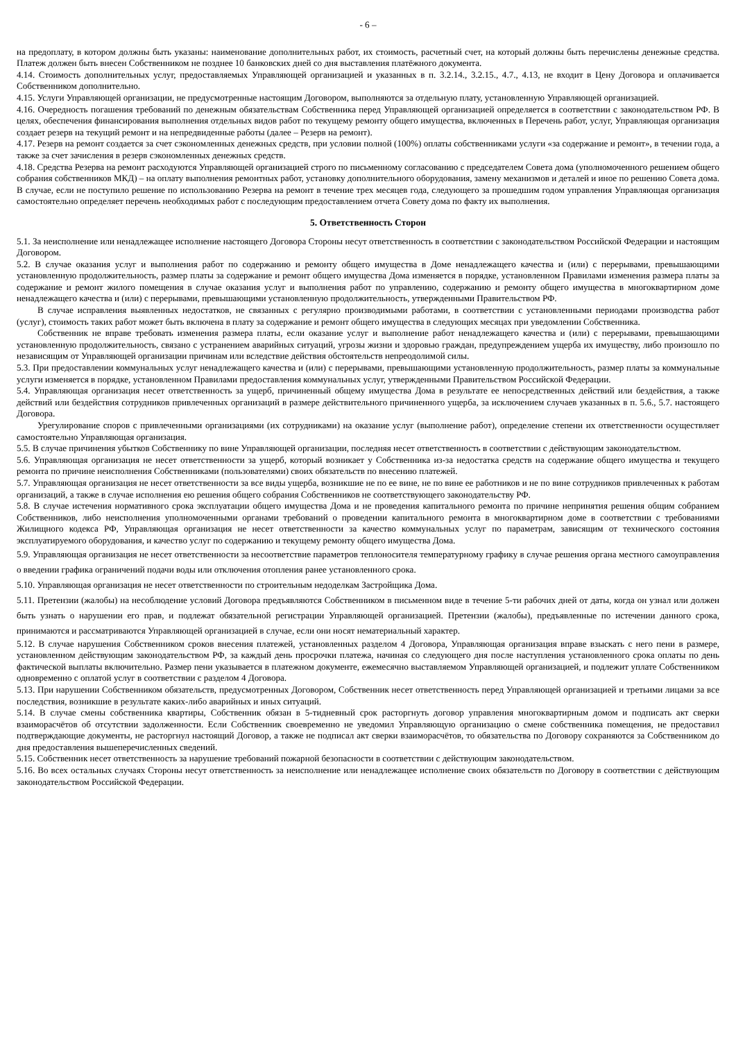- 6 –
на предоплату, в котором должны быть указаны: наименование дополнительных работ, их стоимость, расчетный счет, на который должны быть перечислены денежные средства. Платеж должен быть внесен Собственником не позднее 10 банковских дней со дня выставления платёжного документа.
4.14. Стоимость дополнительных услуг, предоставляемых Управляющей организацией и указанных в п. 3.2.14., 3.2.15., 4.7., 4.13, не входит в Цену Договора и оплачивается Собственником дополнительно.
4.15. Услуги Управляющей организации, не предусмотренные настоящим Договором, выполняются за отдельную плату, установленную Управляющей организацией.
4.16. Очередность погашения требований по денежным обязательствам Собственника перед Управляющей организацией определяется в соответствии с законодательством РФ. В целях, обеспечения финансирования выполнения отдельных видов работ по текущему ремонту общего имущества, включенных в Перечень работ, услуг, Управляющая организация создает резерв на текущий ремонт и на непредвиденные работы (далее – Резерв на ремонт).
4.17. Резерв на ремонт создается за счет сэкономленных денежных средств, при условии полной (100%) оплаты собственниками услуги «за содержание и ремонт», в течении года, а также за счет зачисления в резерв сэкономленных денежных средств.
4.18. Средства Резерва на ремонт расходуются Управляющей организацией строго по письменному согласованию с председателем Совета дома (уполномоченного решением общего собрания собственников МКД) – на оплату выполнения ремонтных работ, установку дополнительного оборудования, замену механизмов и деталей и иное по решению Совета дома. В случае, если не поступило решение по использованию Резерва на ремонт в течение трех месяцев года, следующего за прошедшим годом управления Управляющая организация самостоятельно определяет перечень необходимых работ с последующим предоставлением отчета Совету дома по факту их выполнения.
5. Ответственность Сторон
5.1. За неисполнение или ненадлежащее исполнение настоящего Договора Стороны несут ответственность в соответствии с законодательством Российской Федерации и настоящим Договором.
5.2. В случае оказания услуг и выполнения работ по содержанию и ремонту общего имущества в Доме ненадлежащего качества и (или) с перерывами, превышающими установленную продолжительность, размер платы за содержание и ремонт общего имущества Дома изменяется в порядке, установленном Правилами изменения размера платы за содержание и ремонт жилого помещения в случае оказания услуг и выполнения работ по управлению, содержанию и ремонту общего имущества в многоквартирном доме ненадлежащего качества и (или) с перерывами, превышающими установленную продолжительность, утвержденными Правительством РФ.
В случае исправления выявленных недостатков, не связанных с регулярно производимыми работами, в соответствии с установленными периодами производства работ (услуг), стоимость таких работ может быть включена в плату за содержание и ремонт общего имущества в следующих месяцах при уведомлении Собственника.
Собственник не вправе требовать изменения размера платы, если оказание услуг и выполнение работ ненадлежащего качества и (или) с перерывами, превышающими установленную продолжительность, связано с устранением аварийных ситуаций, угрозы жизни и здоровью граждан, предупреждением ущерба их имуществу, либо произошло по независящим от Управляющей организации причинам или вследствие действия обстоятельств непреодолимой силы.
5.3. При предоставлении коммунальных услуг ненадлежащего качества и (или) с перерывами, превышающими установленную продолжительность, размер платы за коммунальные услуги изменяется в порядке, установленном Правилами предоставления коммунальных услуг, утвержденными Правительством Российской Федерации.
5.4. Управляющая организация несет ответственность за ущерб, причиненный общему имущества Дома в результате ее непосредственных действий или бездействия, а также действий или бездействия сотрудников привлеченных организаций в размере действительного причиненного ущерба, за исключением случаев указанных в п. 5.6., 5.7. настоящего Договора.
Урегулирование споров с привлеченными организациями (их сотрудниками) на оказание услуг (выполнение работ), определение степени их ответственности осуществляет самостоятельно Управляющая организация.
5.5. В случае причинения убытков Собственнику по вине Управляющей организации, последняя несет ответственность в соответствии с действующим законодательством.
5.6. Управляющая организация не несет ответственности за ущерб, который возникает у Собственника из-за недостатка средств на содержание общего имущества и текущего ремонта по причине неисполнения Собственниками (пользователями) своих обязательств по внесению платежей.
5.7. Управляющая организация не несет ответственности за все виды ущерба, возникшие не по ее вине, не по вине ее работников и не по вине сотрудников привлеченных к работам организаций, а также в случае исполнения ею решения общего собрания Собственников не соответствующего законодательству РФ.
5.8. В случае истечения нормативного срока эксплуатации общего имущества Дома и не проведения капитального ремонта по причине непринятия решения общим собранием Собственников, либо неисполнения уполномоченными органами требований о проведении капитального ремонта в многоквартирном доме в соответствии с требованиями Жилищного кодекса РФ, Управляющая организация не несет ответственности за качество коммунальных услуг по параметрам, зависящим от технического состояния эксплуатируемого оборудования, и качество услуг по содержанию и текущему ремонту общего имущества Дома.
5.9. Управляющая организация не несет ответственности за несоответствие параметров теплоносителя температурному графику в случае решения органа местного самоуправления о введении графика ограничений подачи воды или отключения отопления ранее установленного срока.
5.10. Управляющая организация не несет ответственности по строительным недоделкам Застройщика Дома.
5.11. Претензии (жалобы) на несоблюдение условий Договора предъявляются Собственником в письменном виде в течение 5-ти рабочих дней от даты, когда он узнал или должен быть узнать о нарушении его прав, и подлежат обязательной регистрации Управляющей организацией. Претензии (жалобы), предъявленные по истечении данного срока, принимаются и рассматриваются Управляющей организацией в случае, если они носят нематериальный характер.
5.12. В случае нарушения Собственником сроков внесения платежей, установленных разделом 4 Договора, Управляющая организация вправе взыскать с него пени в размере, установленном действующим законодательством РФ, за каждый день просрочки платежа, начиная со следующего дня после наступления установленного срока оплаты по день фактической выплаты включительно. Размер пени указывается в платежном документе, ежемесячно выставляемом Управляющей организацией, и подлежит уплате Собственником одновременно с оплатой услуг в соответствии с разделом 4 Договора.
5.13. При нарушении Собственником обязательств, предусмотренных Договором, Собственник несет ответственность перед Управляющей организацией и третьими лицами за все последствия, возникшие в результате каких-либо аварийных и иных ситуаций.
5.14. В случае смены собственника квартиры, Собственник обязан в 5-тидневный срок расторгнуть договор управления многоквартирным домом и подписать акт сверки взаиморасчётов об отсутствии задолженности. Если Собственник своевременно не уведомил Управляющую организацию о смене собственника помещения, не предоставил подтверждающие документы, не расторгнул настоящий Договор, а также не подписал акт сверки взаиморасчётов, то обязательства по Договору сохраняются за Собственником до дня предоставления вышеперечисленных сведений.
5.15. Собственник несет ответственность за нарушение требований пожарной безопасности в соответствии с действующим законодательством.
5.16. Во всех остальных случаях Стороны несут ответственность за неисполнение или ненадлежащее исполнение своих обязательств по Договору в соответствии с действующим законодательством Российской Федерации.